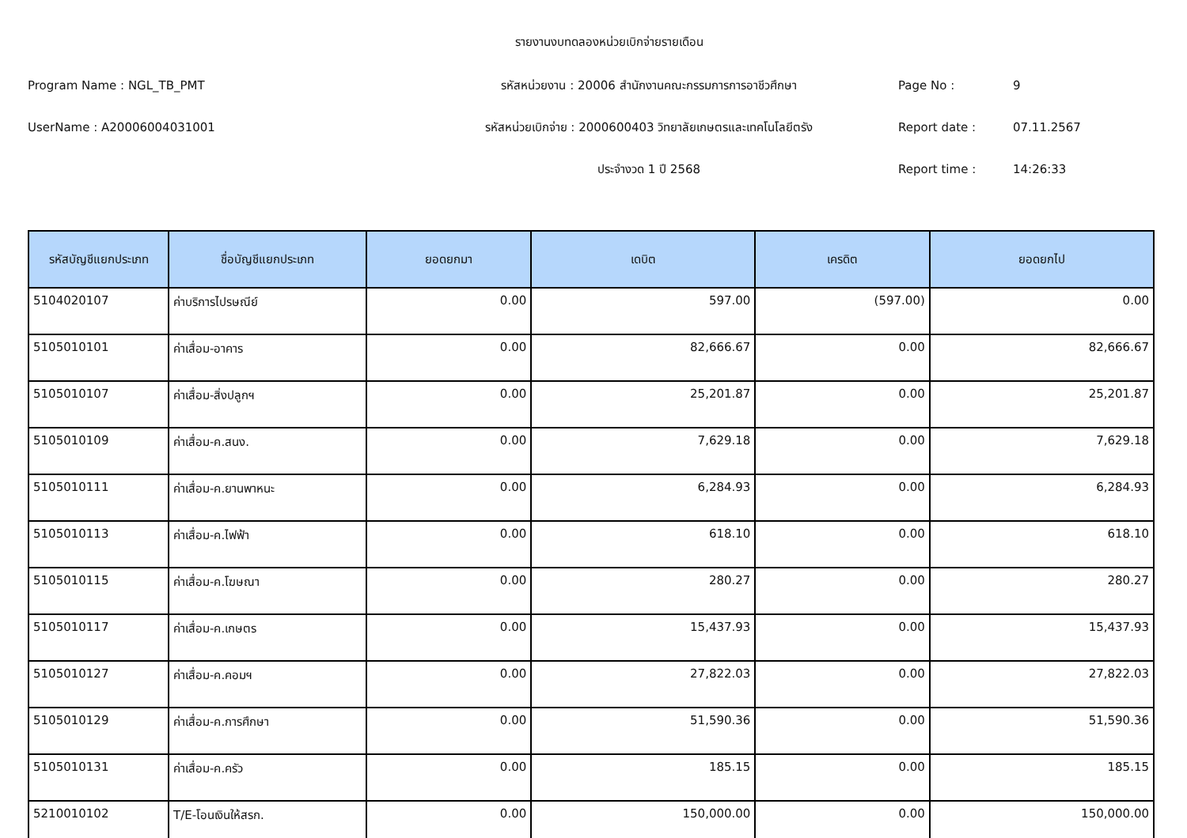รายงานงบทดลองหน่วยเบิกจ่ายรายเดือน
Program Name : NGL_TB_PMT
รหัสหน่วยงาน : 20006 สำนักงานคณะกรรมการการอาชีวศึกษา
Page No :
9
UserName : A20006004031001
รหัสหน่วยเบิกจ่าย : 2000600403 วิทยาลัยเกษตรและเทคโนโลยีตรัง
Report date :
07.11.2567
ประจำงวด 1 ปี 2568
Report time :
14:26:33
| รหัสบัญชีแยกประเภท | ชื่อบัญชีแยกประเภท | ยอดยกมา | เดบิต | เครดิต | ยอดยกไป |
| --- | --- | --- | --- | --- | --- |
| 5104020107 | ค่าบริการไปรษณีย์ | 0.00 | 597.00 | (597.00) | 0.00 |
| 5105010101 | ค่าเสื่อม-อาคาร | 0.00 | 82,666.67 | 0.00 | 82,666.67 |
| 5105010107 | ค่าเสื่อม-สิ่งปลูกฯ | 0.00 | 25,201.87 | 0.00 | 25,201.87 |
| 5105010109 | ค่าเสื่อม-ค.สนง. | 0.00 | 7,629.18 | 0.00 | 7,629.18 |
| 5105010111 | ค่าเสื่อม-ค.ยานพาหนะ | 0.00 | 6,284.93 | 0.00 | 6,284.93 |
| 5105010113 | ค่าเสื่อม-ค.ไฟฟ้า | 0.00 | 618.10 | 0.00 | 618.10 |
| 5105010115 | ค่าเสื่อม-ค.โฆษณา | 0.00 | 280.27 | 0.00 | 280.27 |
| 5105010117 | ค่าเสื่อม-ค.เกษตร | 0.00 | 15,437.93 | 0.00 | 15,437.93 |
| 5105010127 | ค่าเสื่อม-ค.คอมฯ | 0.00 | 27,822.03 | 0.00 | 27,822.03 |
| 5105010129 | ค่าเสื่อม-ค.การศึกษา | 0.00 | 51,590.36 | 0.00 | 51,590.36 |
| 5105010131 | ค่าเสื่อม-ค.ครัว | 0.00 | 185.15 | 0.00 | 185.15 |
| 5210010102 | T/E-โอนเงินให้สรก. | 0.00 | 150,000.00 | 0.00 | 150,000.00 |